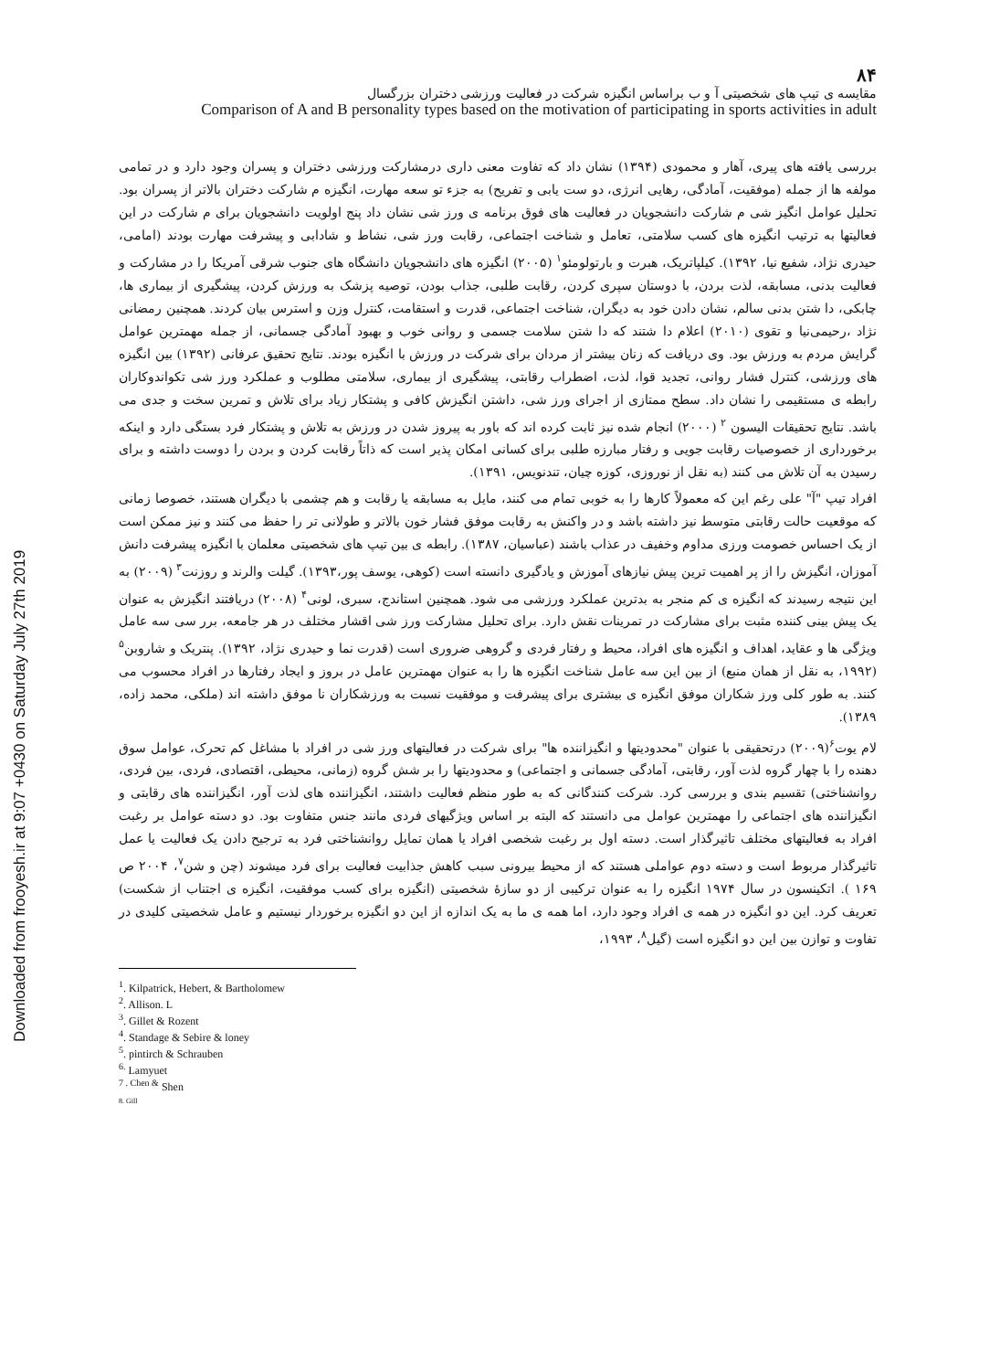Downloaded from frooyesh.ir at 9:07 +0430 on Saturday July 27th 2019
۸۴
مقایسه ی تیپ های شخصیتی آ و ب براساس انگیزه شرکت در فعالیت ورزشی دختران بزرگسال
Comparison of A and B personality types based on the motivation of participating in sports activities in adult
بررسی یافته های پیری، آهار و محمودی (۱۳۹۴) نشان داد که تفاوت معنی داری درمشارکت ورزشی دختران و پسران وجود دارد و در تمامی مولفه ها از جمله (موفقیت، آمادگی، رهایی انرژی، دو ست یابی و تفریح) به جزء تو سعه مهارت، انگیزه م شارکت دختران بالاتر از پسران بود. تحلیل عوامل انگیز شی م شارکت دانشجویان در فعالیت های فوق برنامه ی ورز شی نشان داد پنج اولویت دانشجویان برای م شارکت در این فعالیتها به ترتیب انگیزه های کسب سلامتی، تعامل و شناخت اجتماعی، رقابت ورز شی، نشاط و شادابی و پیشرفت مهارت بودند (امامی، حیدری نژاد، شفیع نیا، ۱۳۹۲). کیلپاتریک، هبرت و بارتولومئو<sup>۱</sup> (۲۰۰۵) انگیزه های دانشجویان دانشگاه های جنوب شرقی آمریکا را در مشارکت و فعالیت بدنی، مسابقه، لذت بردن، با دوستان سپری کردن، رقابت طلبی، جذاب بودن، توصیه پزشک به ورزش کردن، پیشگیری از بیماری ها، چابکی، دا شتن بدنی سالم، نشان دادن خود به دیگران، شناخت اجتماعی، قدرت و استقامت، کنترل وزن و استرس بیان کردند. همچنین رمضانی نژاد ،رحیمی‌نیا و تقوی (۲۰۱۰) اعلام دا شتند که دا شتن سلامت جسمی و روانی خوب و بهبود آمادگی جسمانی، از جمله مهمترین عوامل گرایش مردم به ورزش بود. وی دریافت که زنان بیشتر از مردان برای شرکت در ورزش با انگیزه بودند. نتایج تحقیق عرفانی (۱۳۹۲) بین انگیزه های ورزشی، کنترل فشار روانی، تجدید قوا، لذت، اضطراب رقابتی، پیشگیری از بیماری، سلامتی مطلوب و عملکرد ورز شی تکواندوکاران رابطه ی مستقیمی را نشان داد. سطح ممتازی از اجرای ورز شی، داشتن انگیزش کافی و پشتکار زیاد برای تلاش و تمرین سخت و جدی می باشد. نتایج تحقیقات الیسون <sup>۲</sup> (۲۰۰۰) انجام شده نیز ثابت کرده اند که باور به پیروز شدن در ورزش به تلاش و پشتکار فرد بستگی دارد و اینکه برخورداری از خصوصیات رقابت جویی و رفتار مبارزه طلبی برای کسانی امکان پذیر است که ذاتاً رقابت کردن و بردن را دوست داشته و برای رسیدن به آن تلاش می کنند (به نقل از نوروزی، کوزه چیان، تندنویس، ۱۳۹۱).
افراد تیپ "آ" علی رغم این که معمولاً کارها را به خوبی تمام می کنند، مایل به مسابقه یا رقابت و هم چشمی با دیگران هستند، خصوصا زمانی که موقعیت حالت رقابتی متوسط نیز داشته باشد و در واکنش به رقابت موفق فشار خون بالاتر و طولانی تر را حفظ می کنند و نیز ممکن است از یک احساس خصومت ورزی مداوم وخفیف در عذاب باشند (عباسیان، ۱۳۸۷). رابطه ی بین تیپ های شخصیتی معلمان با انگیزه پیشرفت دانش آموزان، انگیزش را از پر اهمیت ترین پیش نیازهای آموزش و یادگیری دانسته است (کوهی، یوسف پور،۱۳۹۳). گیلت والرند و روزنت<sup>۳</sup> (۲۰۰۹) به این نتیجه رسیدند که انگیزه ی کم منجر به بدترین عملکرد ورزشی می شود. همچنین استاندج، سبری، لونی<sup>۴</sup> (۲۰۰۸) دریافتند انگیزش به عنوان یک پیش بینی کننده مثبت برای مشارکت در تمرینات نقش دارد. برای تحلیل مشارکت ورز شی اقشار مختلف در هر جامعه، برر سی سه عامل ویژگی ها و عقاید، اهداف و انگیزه های افراد، محیط و رفتار فردی و گروهی ضروری است (قدرت نما و حیدری نژاد، ۱۳۹۲). پنتریک و شاروبن<sup>۵</sup> (۱۹۹۲، به نقل از همان منبع) از بین این سه عامل شناخت انگیزه ها را به عنوان مهمترین عامل در بروز و ایجاد رفتارها در افراد محسوب می کنند. به طور کلی ورز شکاران موفق انگیزه ی بیشتری برای پیشرفت و موفقیت نسبت به ورزشکاران نا موفق داشته اند (ملکی، محمد زاده، ۱۳۸۹).
لام یوت<sup>۶</sup>(۲۰۰۹) درتحقیقی با عنوان "محدودیتها و انگیزاننده ها" برای شرکت در فعالیتهای ورز شی در افراد با مشاغل کم تحرک، عوامل سوق دهنده را با چهار گروه لذت آور، رقابتی، آمادگی جسمانی و اجتماعی) و محدودیتها را بر شش گروه (زمانی، محیطی، اقتصادی، فردی، بین فردی، روانشناختی) تقسیم بندی و بررسی کرد. شرکت کنندگانی که به طور منظم فعالیت داشتند، انگیزاننده های لذت آور، انگیزاننده های رقابتی و انگیزاننده های اجتماعی را مهمترین عوامل می دانستند که البته بر اساس ویژگیهای فردی مانند جنس متفاوت بود. دو دسته عوامل بر رغبت افراد به فعالیتهای مختلف تاثیرگذار است. دسته اول بر رغبت شخصی افراد یا همان تمایل روانشناختی فرد به ترجیح دادن یک فعالیت یا عمل تاثیرگذار مربوط است و دسته دوم عواملی هستند که از محیط بیرونی سبب کاهش جذابیت فعالیت برای فرد میشوند (چن و شن<sup>۷</sup>، ۲۰۰۴ ص ۱۶۹ ). اتکینسون در سال ۱۹۷۴ انگیزه را به عنوان ترکیبی از دو سازهٔ شخصیتی (انگیزه برای کسب موفقیت، انگیزه ی اجتناب از شکست) تعریف کرد. این دو انگیزه در همه ی افراد وجود دارد، اما همه ی ما به یک اندازه از این دو انگیزه برخوردار نیستیم و عامل شخصیتی کلیدی در تفاوت و توازن بین این دو انگیزه است (گیل<sup>۸</sup>، ۱۹۹۳،
<sup>1</sup>. Kilpatrick, Hebert, & Bartholomew
<sup>2</sup>. Allison. L
<sup>3</sup>. Gillet & Rozent
<sup>4</sup>. Standage & Sebire & loney
<sup>5</sup>. pintirch & Schrauben
<sup>6.</sup> Lamyuet
<sup>7 . Chen &</sup> Shen
8. Gill